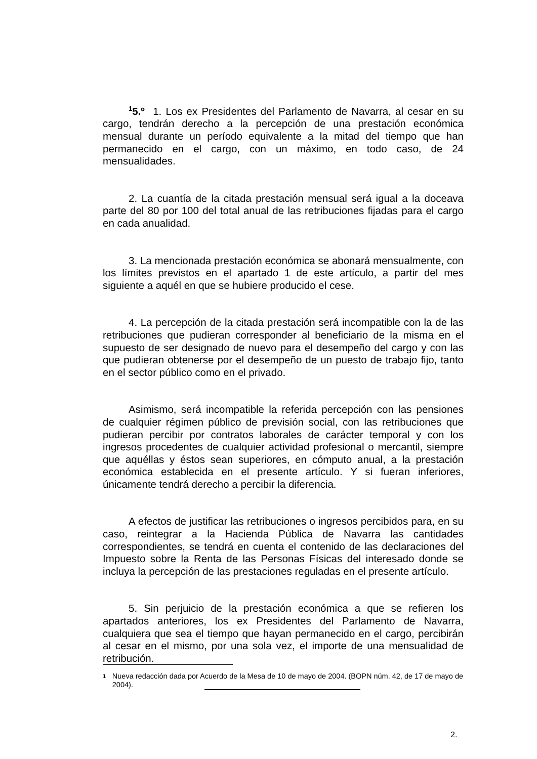<sup>1</sup> 5.º 1. Los ex Presidentes del Parlamento de Navarra, al cesar en su cargo, tendrán derecho a la percepción de una prestación económica mensual durante un período equivalente a la mitad del tiempo que han permanecido en el cargo, con un máximo, en todo caso, de 24 mensualidades.
2. La cuantía de la citada prestación mensual será igual a la doceava parte del 80 por 100 del total anual de las retribuciones fijadas para el cargo en cada anualidad.
3. La mencionada prestación económica se abonará mensualmente, con los límites previstos en el apartado 1 de este artículo, a partir del mes siguiente a aquél en que se hubiere producido el cese.
4. La percepción de la citada prestación será incompatible con la de las retribuciones que pudieran corresponder al beneficiario de la misma en el supuesto de ser designado de nuevo para el desempeño del cargo y con las que pudieran obtenerse por el desempeño de un puesto de trabajo fijo, tanto en el sector público como en el privado.
Asimismo, será incompatible la referida percepción con las pensiones de cualquier régimen público de previsión social, con las retribuciones que pudieran percibir por contratos laborales de carácter temporal y con los ingresos procedentes de cualquier actividad profesional o mercantil, siempre que aquéllas y éstos sean superiores, en cómputo anual, a la prestación económica establecida en el presente artículo. Y si fueran inferiores, únicamente tendrá derecho a percibir la diferencia.
A efectos de justificar las retribuciones o ingresos percibidos para, en su caso, reintegrar a la Hacienda Pública de Navarra las cantidades correspondientes, se tendrá en cuenta el contenido de las declaraciones del Impuesto sobre la Renta de las Personas Físicas del interesado donde se incluya la percepción de las prestaciones reguladas en el presente artículo.
5. Sin perjuicio de la prestación económica a que se refieren los apartados anteriores, los ex Presidentes del Parlamento de Navarra, cualquiera que sea el tiempo que hayan permanecido en el cargo, percibirán al cesar en el mismo, por una sola vez, el importe de una mensualidad de retribución.
1
Nueva redacción dada por Acuerdo de la Mesa de 10 de mayo de 2004. (BOPN núm. 42, de 17 de mayo de 2004).
2.